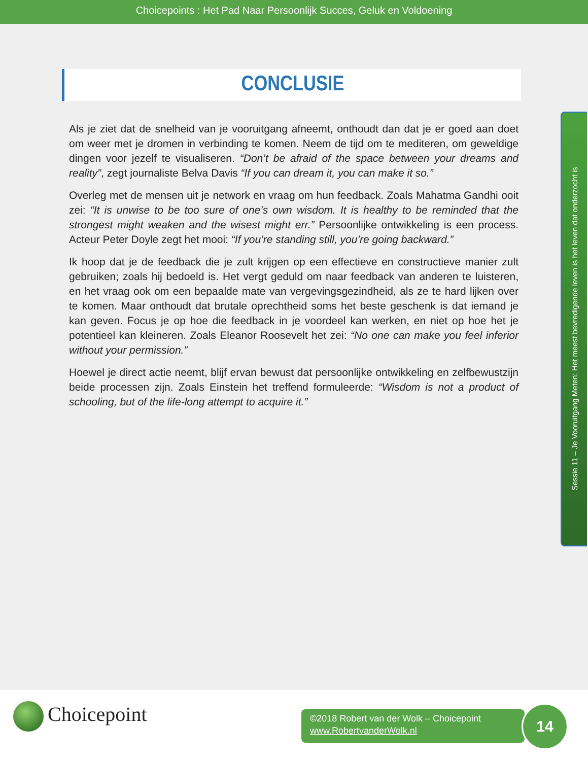Choicepoints : Het Pad Naar Persoonlijk Succes, Geluk en Voldoening
CONCLUSIE
Als je ziet dat de snelheid van je vooruitgang afneemt, onthoudt dan dat je er goed aan doet om weer met je dromen in verbinding te komen. Neem de tijd om te mediteren, om geweldige dingen voor jezelf te visualiseren. “Don’t be afraid of the space between your dreams and reality”, zegt journaliste Belva Davis “If you can dream it, you can make it so.”
Overleg met de mensen uit je network en vraag om hun feedback. Zoals Mahatma Gandhi ooit zei: “It is unwise to be too sure of one’s own wisdom. It is healthy to be reminded that the strongest might weaken and the wisest might err.” Persoonlijke ontwikkeling is een process. Acteur Peter Doyle zegt het mooi: “If you’re standing still, you’re going backward.”
Ik hoop dat je de feedback die je zult krijgen op een effectieve en constructieve manier zult gebruiken; zoals hij bedoeld is. Het vergt geduld om naar feedback van anderen te luisteren, en het vraag ook om een bepaalde mate van vergevingsgezindheid, als ze te hard lijken over te komen. Maar onthoudt dat brutale oprechtheid soms het beste geschenk is dat iemand je kan geven. Focus je op hoe die feedback in je voordeel kan werken, en niet op hoe het je potentieel kan kleineren. Zoals Eleanor Roosevelt het zei: “No one can make you feel inferior without your permission.”
Hoewel je direct actie neemt, blijf ervan bewust dat persoonlijke ontwikkeling en zelfbewustzijn beide processen zijn. Zoals Einstein het treffend formuleerde: “Wisdom is not a product of schooling, but of the life-long attempt to acquire it.”
Sessie 11 – Je Vooruitgang Meten: Het meest bevredigende leven is het leven dat onderzocht is
Choicepoint
©2018 Robert van der Wolk – Choicepoint
www.RobertvanderWolk.nl
14